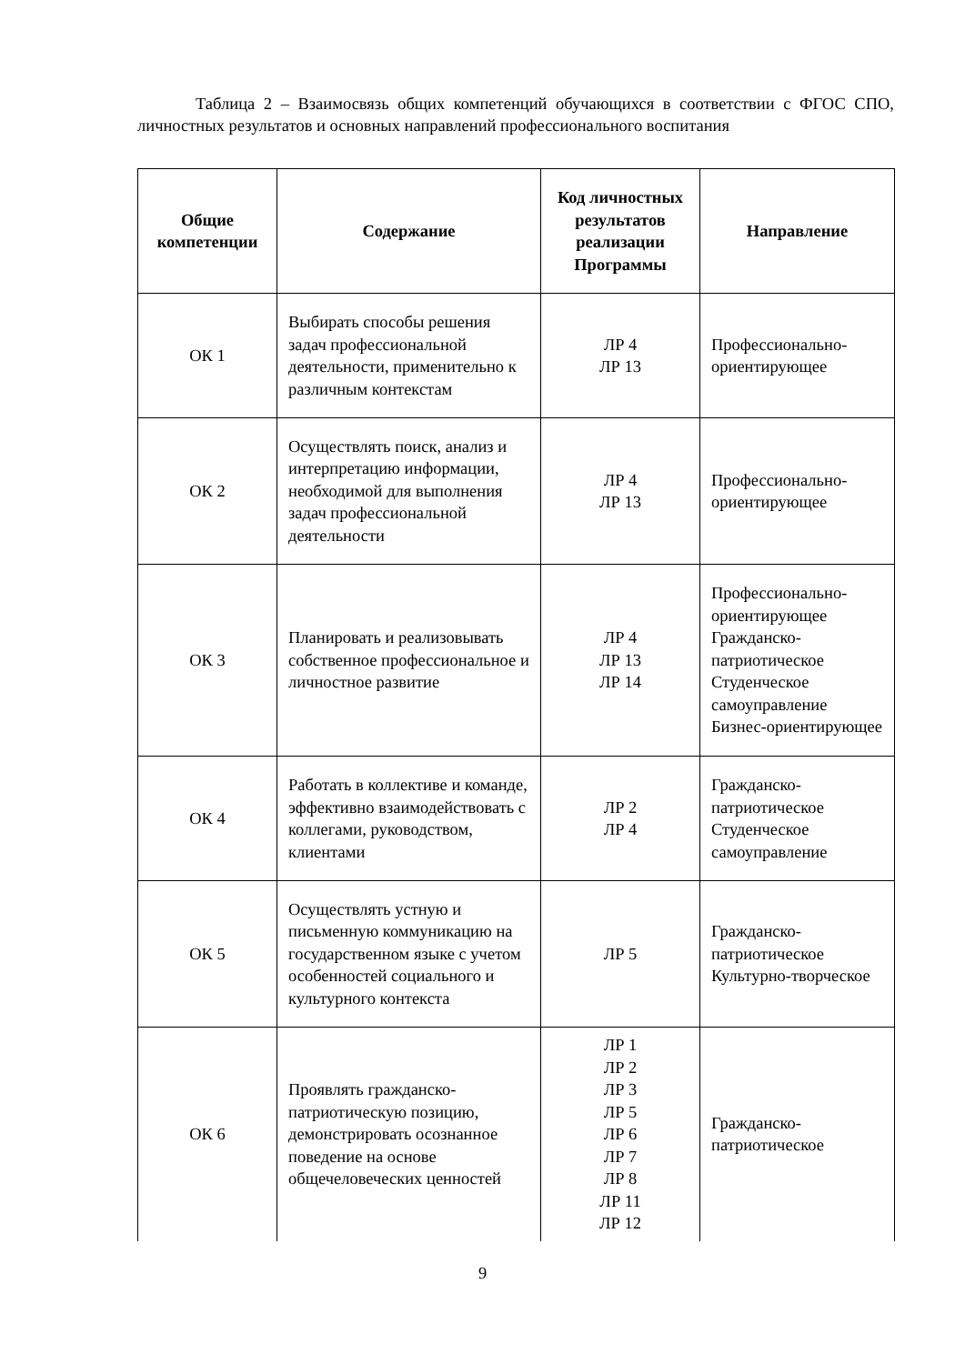Таблица 2 – Взаимосвязь общих компетенций обучающихся в соответствии с ФГОС СПО, личностных результатов и основных направлений профессионального воспитания
| Общие компетенции | Содержание | Код личностных результатов реализации Программы | Направление |
| --- | --- | --- | --- |
| ОК 1 | Выбирать способы решения задач профессиональной деятельности, применительно к различным контекстам | ЛР 4 ЛР 13 | Профессионально-ориентирующее |
| ОК 2 | Осуществлять поиск, анализ и интерпретацию информации, необходимой для выполнения задач профессиональной деятельности | ЛР 4 ЛР 13 | Профессионально-ориентирующее |
| ОК 3 | Планировать и реализовывать собственное профессиональное и личностное развитие | ЛР 4 ЛР 13 ЛР 14 | Профессионально-ориентирующее Гражданско-патриотическое Студенческое самоуправление Бизнес-ориентирующее |
| ОК 4 | Работать в коллективе и команде, эффективно взаимодействовать с коллегами, руководством, клиентами | ЛР 2 ЛР 4 | Гражданско-патриотическое Студенческое самоуправление |
| ОК 5 | Осуществлять устную и письменную коммуникацию на государственном языке с учетом особенностей социального и культурного контекста | ЛР 5 | Гражданско-патриотическое Культурно-творческое |
| ОК 6 | Проявлять гражданско-патриотическую позицию, демонстрировать осознанное поведение на основе общечеловеческих ценностей | ЛР 1 ЛР 2 ЛР 3 ЛР 5 ЛР 6 ЛР 7 ЛР 8 ЛР 11 ЛР 12 | Гражданско-патриотическое |
9